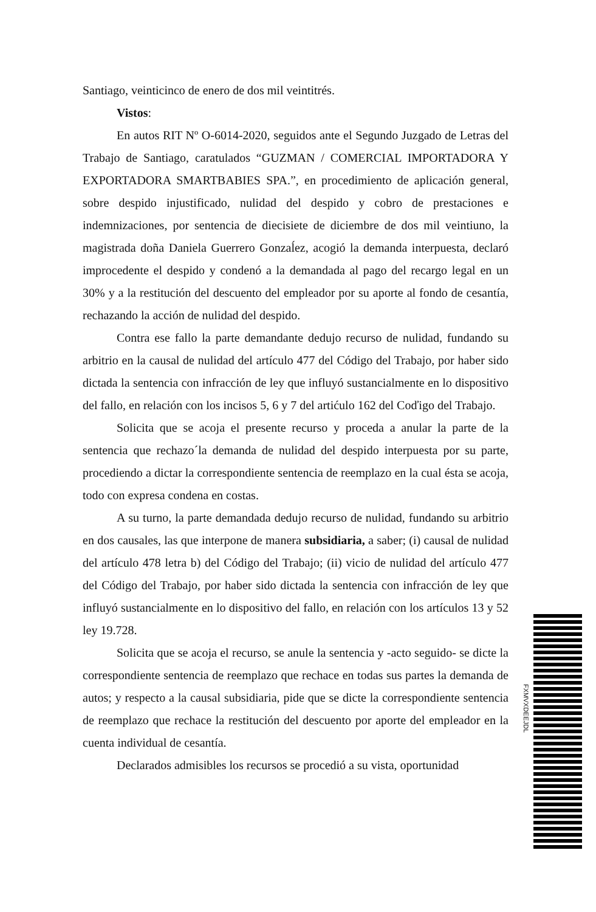Santiago, veinticinco de enero de dos mil veintitrés.
Vistos:
En autos RIT Nº O-6014-2020, seguidos ante el Segundo Juzgado de Letras del Trabajo de Santiago, caratulados “GUZMAN / COMERCIAL IMPORTADORA Y EXPORTADORA SMARTBABIES SPA.”, en procedimiento de aplicación general, sobre despido injustificado, nulidad del despido y cobro de prestaciones e indemnizaciones, por sentencia de diecisiete de diciembre de dos mil veintiuno, la magistrada doña Daniela Guerrero Gonzaĺez, acogió la demanda interpuesta, declaró improcedente el despido y condenó a la demandada al pago del recargo legal en un 30% y a la restitución del descuento del empleador por su aporte al fondo de cesantía, rechazando la acción de nulidad del despido.
Contra ese fallo la parte demandante dedujo recurso de nulidad, fundando su arbitrio en la causal de nulidad del artículo 477 del Código del Trabajo, por haber sido dictada la sentencia con infracción de ley que influyó sustancialmente en lo dispositivo del fallo, en relación con los incisos 5, 6 y 7 del artićulo 162 del Coďigo del Trabajo.
Solicita que se acoja el presente recurso y proceda a anular la parte de la sentencia que rechazo´la demanda de nulidad del despido interpuesta por su parte, procediendo a dictar la correspondiente sentencia de reemplazo en la cual ésta se acoja, todo con expresa condena en costas.
A su turno, la parte demandada dedujo recurso de nulidad, fundando su arbitrio en dos causales, las que interpone de manera subsidiaria, a saber; (i) causal de nulidad del artículo 478 letra b) del Código del Trabajo; (ii) vicio de nulidad del artículo 477 del Código del Trabajo, por haber sido dictada la sentencia con infracción de ley que influyó sustancialmente en lo dispositivo del fallo, en relación con los artículos 13 y 52 ley 19.728.
Solicita que se acoja el recurso, se anule la sentencia y -acto seguido- se dicte la correspondiente sentencia de reemplazo que rechace en todas sus partes la demanda de autos; y respecto a la causal subsidiaria, pide que se dicte la correspondiente sentencia de reemplazo que rechace la restitución del descuento por aporte del empleador en la cuenta individual de cesantía.
Declarados admisibles los recursos se procedió a su vista, oportunidad
FXMVXDEEJDL